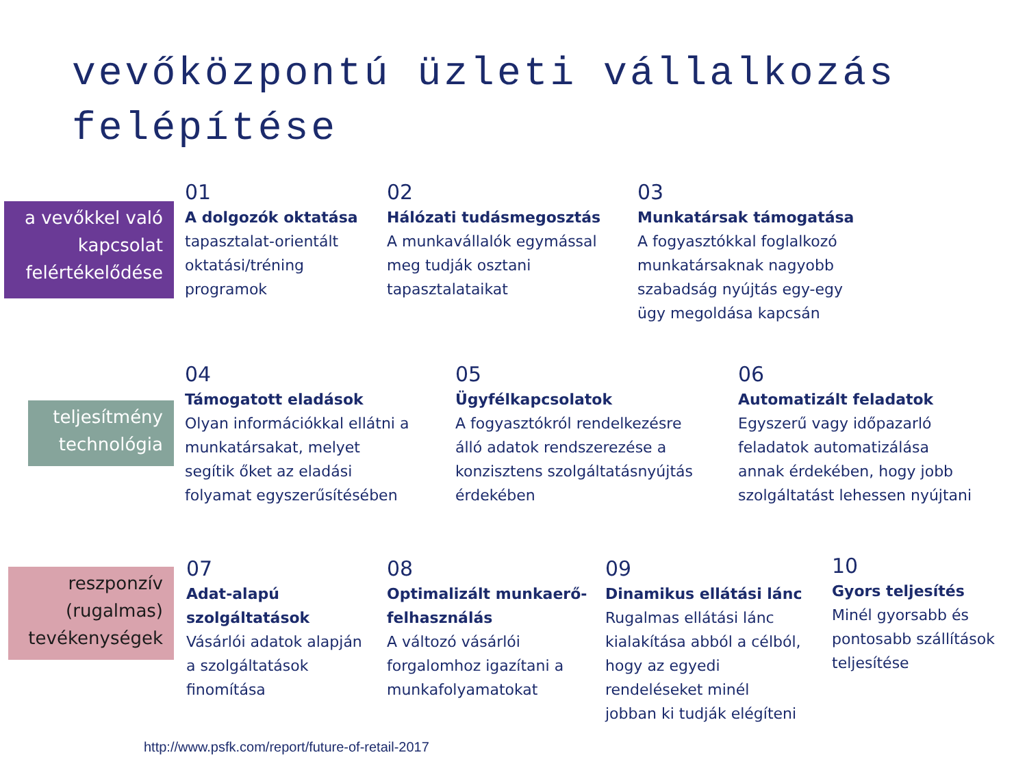vevőközpontú üzleti vállalkozás felépítése
a vevőkkel való kapcsolat felértékelődése
01
A dolgozók oktatása
tapasztalat-orientált
oktatási/tréning
programok
02
Hálózati tudásmegosztás
A munkavállalók egymással
meg tudják osztani
tapasztalataikat
03
Munkatársak támogatása
A fogyasztókkal foglalkozó
munkatársaknak nagyobb
szabadság nyújtás egy-egy
ügy megoldása kapcsán
teljesítmény technológia
04
Támogatott eladások
Olyan információkkal ellátni a
munkatársakat, melyet
segítik őket az eladási
folyamat egyszerűsítésében
05
Ügyfélkapcsolatok
A fogyasztókról rendelkezésre
álló adatok rendszerezése a
konzisztens szolgáltatásnyújtás
érdekében
06
Automatizált feladatok
Egyszerű vagy időpazarló
feladatok automatizálása
annak érdekében, hogy jobb
szolgáltatást lehessen nyújtani
reszponzív (rugalmas) tevékenységek
07
Adat-alapú
szolgáltatások
Vásárlói adatok alapján
a szolgáltatások
finomítása
08
Optimalizált munkaerő-
felhasználás
A változó vásárlói
forgalomhoz igazítani a
munkafolyamatokat
09
Dinamikus ellátási lánc
Rugalmas ellátási lánc
kialakítása abból a célból,
hogy az egyedi
rendeléseket minél
jobban ki tudják elégíteni
10
Gyors teljesítés
Minél gyorsabb és
pontosabb szállítások
teljesítése
http://www.psfk.com/report/future-of-retail-2017